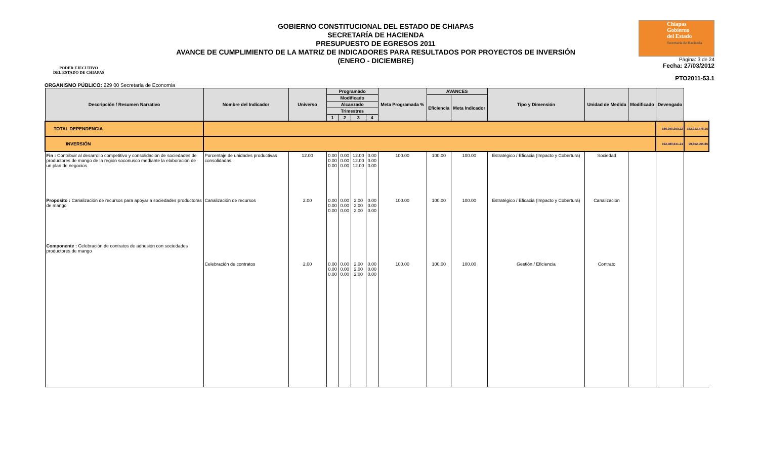PODER EJECUTIVO
DEL ESTADO DE CHIAPAS
GOBIERNO CONSTITUCIONAL DEL ESTADO DE CHIAPAS
SECRETARÍA DE HACIENDA
PRESUPUESTO DE EGRESOS 2011
AVANCE DE CUMPLIMIENTO DE LA MATRIZ DE INDICADORES PARA RESULTADOS POR PROYECTOS DE INVERSIÓN
(ENERO - DICIEMBRE)
Chiapas
Gobierno
del Estado
Secretaría de Hacienda
Página: 3 de 24
Fecha: 27/03/2012
PTO2011-53.1
ORGANISMO PÚBLICO: 229 00 Secretaría de Economía
| Descripción / Resumen Narrativo | Nombre del Indicador | Universo | Programado | | | | Meta Programada % | AVANCES | | Tipo y Dimensión | Unidad de Medida | Modificado | Devengado | |
| --- | --- | --- | --- | --- | --- | --- | --- | --- | --- | --- | --- | --- | --- | --- |
| | | | Modificado | | | | | Eficiencia | Meta Indicador | | | | | |
| | | | Alcanzado | | | | | | | | | | | |
| | | | Trimestres | | | | | | | | | | | |
| | | | 1 | 2 | 3 | 4 | | | | | | | | |
| TOTAL DEPENDENCIA | | | | | | | | | | | | | 186,940,350.22 | 182,913,478.15 |
| INVERSIÓN | | | | | | | | | | | | | 102,480,641.24 | 99,852,005.85 |
| Fin : Contribuir al desarrollo competitivo y consolidación de sociedades de productores de mango de la región soconusco mediante la elaboración de un plan de negocios | Porcentaje de unidades productivas consolidadas | 12.00 | 0.00 0.00 0.00 | 0.00 0.00 0.00 | 12.00 12.00 12.00 | 0.00 0.00 0.00 | 100.00 | 100.00 | 100.00 | Estratégico / Eficacia (Impacto y Cobertura) | Sociedad | | | |
| Proposito : Canalización de recursos para apoyar a sociedades productoras de mango | Canalización de recursos | 2.00 | 0.00 0.00 0.00 | 0.00 0.00 0.00 | 2.00 2.00 2.00 | 0.00 0.00 0.00 | 100.00 | 100.00 | 100.00 | Estratégico / Eficacia (Impacto y Cobertura) | Canalización | | | |
| Componente : Celebración de contratos de adhesión con sociedades productores de mango | | | | | | | | | | | | | | |
| | Celebración de contratos | 2.00 | 0.00 0.00 0.00 | 0.00 0.00 0.00 | 2.00 2.00 2.00 | 0.00 0.00 0.00 | 100.00 | 100.00 | 100.00 | Gestión / Eficiencia | Contrato | | | |